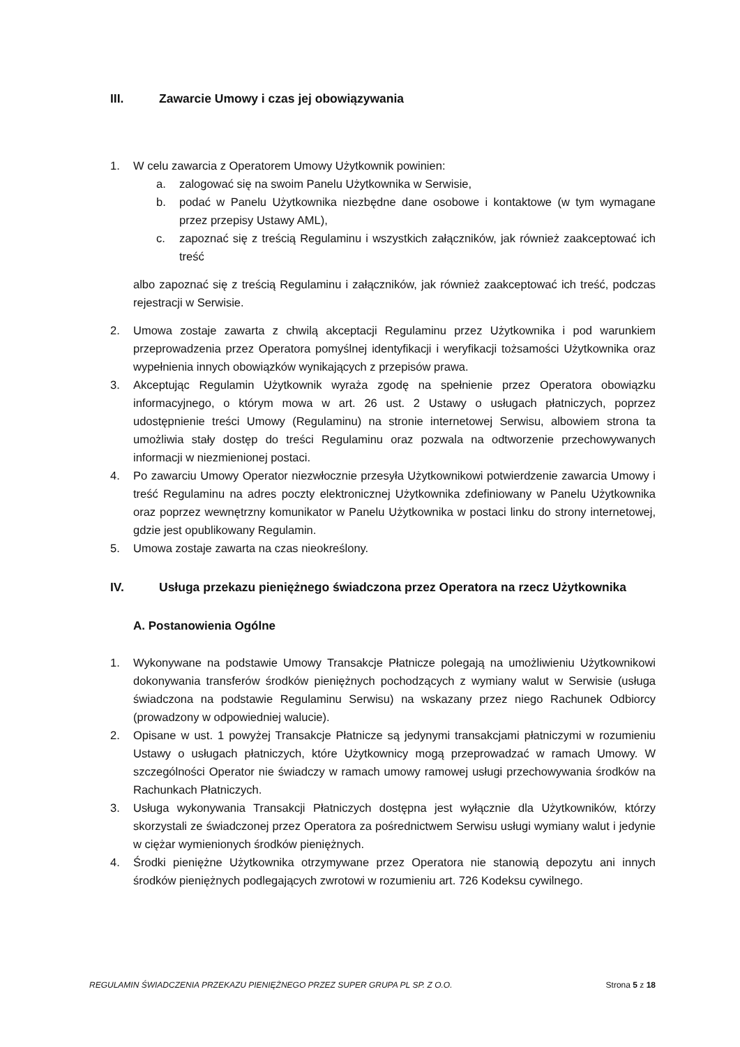III. Zawarcie Umowy i czas jej obowiązywania
1. W celu zawarcia z Operatorem Umowy Użytkownik powinien:
a. zalogować się na swoim Panelu Użytkownika w Serwisie,
b. podać w Panelu Użytkownika niezbędne dane osobowe i kontaktowe (w tym wymagane przez przepisy Ustawy AML),
c. zapoznać się z treścią Regulaminu i wszystkich załączników, jak również zaakceptować ich treść
albo zapoznać się z treścią Regulaminu i załączników, jak również zaakceptować ich treść, podczas rejestracji w Serwisie.
2. Umowa zostaje zawarta z chwilą akceptacji Regulaminu przez Użytkownika i pod warunkiem przeprowadzenia przez Operatora pomyślnej identyfikacji i weryfikacji tożsamości Użytkownika oraz wypełnienia innych obowiązków wynikających z przepisów prawa.
3. Akceptując Regulamin Użytkownik wyraża zgodę na spełnienie przez Operatora obowiązku informacyjnego, o którym mowa w art. 26 ust. 2 Ustawy o usługach płatniczych, poprzez udostępnienie treści Umowy (Regulaminu) na stronie internetowej Serwisu, albowiem strona ta umożliwia stały dostęp do treści Regulaminu oraz pozwala na odtworzenie przechowywanych informacji w niezmienionej postaci.
4. Po zawarciu Umowy Operator niezwłocznie przesyła Użytkownikowi potwierdzenie zawarcia Umowy i treść Regulaminu na adres poczty elektronicznej Użytkownika zdefiniowany w Panelu Użytkownika oraz poprzez wewnętrzny komunikator w Panelu Użytkownika w postaci linku do strony internetowej, gdzie jest opublikowany Regulamin.
5. Umowa zostaje zawarta na czas nieokreślony.
IV. Usługa przekazu pieniężnego świadczona przez Operatora na rzecz Użytkownika
A. Postanowienia Ogólne
1. Wykonywane na podstawie Umowy Transakcje Płatnicze polegają na umożliwieniu Użytkownikowi dokonywania transferów środków pieniężnych pochodzących z wymiany walut w Serwisie (usługa świadczona na podstawie Regulaminu Serwisu) na wskazany przez niego Rachunek Odbiorcy (prowadzony w odpowiedniej walucie).
2. Opisane w ust. 1 powyżej Transakcje Płatnicze są jedynymi transakcjami płatniczymi w rozumieniu Ustawy o usługach płatniczych, które Użytkownicy mogą przeprowadzać w ramach Umowy. W szczególności Operator nie świadczy w ramach umowy ramowej usługi przechowywania środków na Rachunkach Płatniczych.
3. Usługa wykonywania Transakcji Płatniczych dostępna jest wyłącznie dla Użytkowników, którzy skorzystali ze świadczonej przez Operatora za pośrednictwem Serwisu usługi wymiany walut i jedynie w ciężar wymienionych środków pieniężnych.
4. Środki pieniężne Użytkownika otrzymywane przez Operatora nie stanowią depozytu ani innych środków pieniężnych podlegających zwrotowi w rozumieniu art. 726 Kodeksu cywilnego.
REGULAMIN ŚWIADCZENIA PRZEKAZU PIENIĘŻNEGO PRZEZ SUPER GRUPA PL SP. Z O.O. Strona 5 z 18